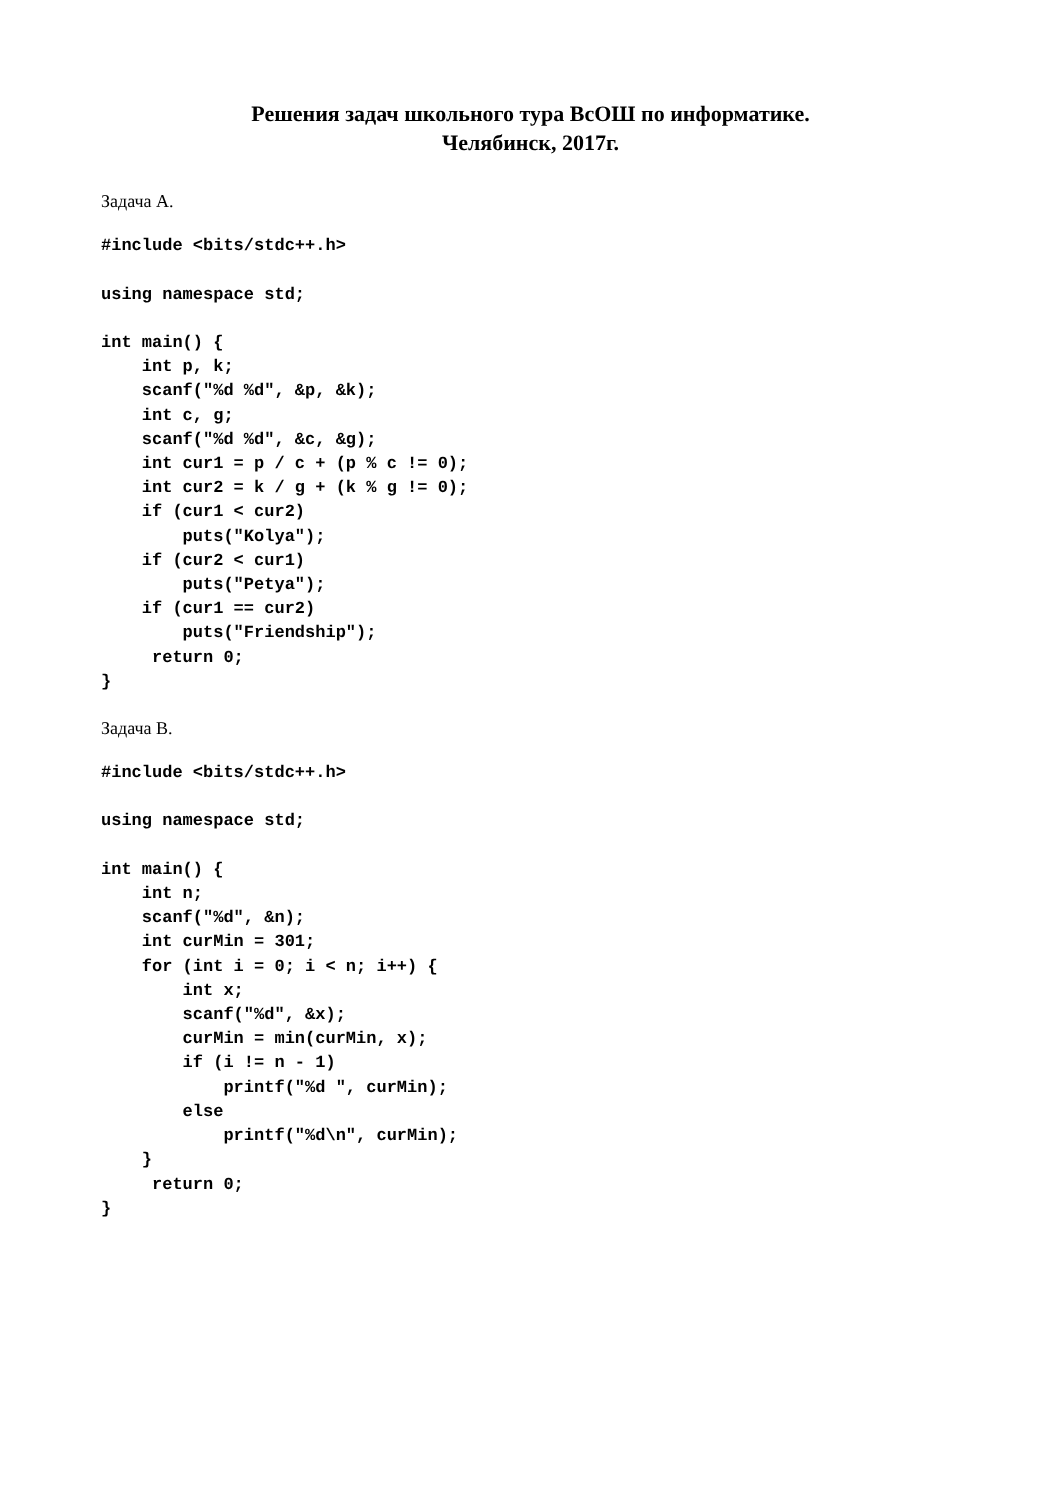Решения задач школьного тура ВсОШ по информатике.
Челябинск, 2017г.
Задача A.
#include <bits/stdc++.h>

using namespace std;

int main() {
    int p, k;
    scanf("%d %d", &p, &k);
    int c, g;
    scanf("%d %d", &c, &g);
    int cur1 = p / c + (p % c != 0);
    int cur2 = k / g + (k % g != 0);
    if (cur1 < cur2)
        puts("Kolya");
    if (cur2 < cur1)
        puts("Petya");
    if (cur1 == cur2)
        puts("Friendship");
     return 0;
}
Задача B.
#include <bits/stdc++.h>

using namespace std;

int main() {
    int n;
    scanf("%d", &n);
    int curMin = 301;
    for (int i = 0; i < n; i++) {
        int x;
        scanf("%d", &x);
        curMin = min(curMin, x);
        if (i != n - 1)
            printf("%d ", curMin);
        else
            printf("%d\n", curMin);
    }
     return 0;
}